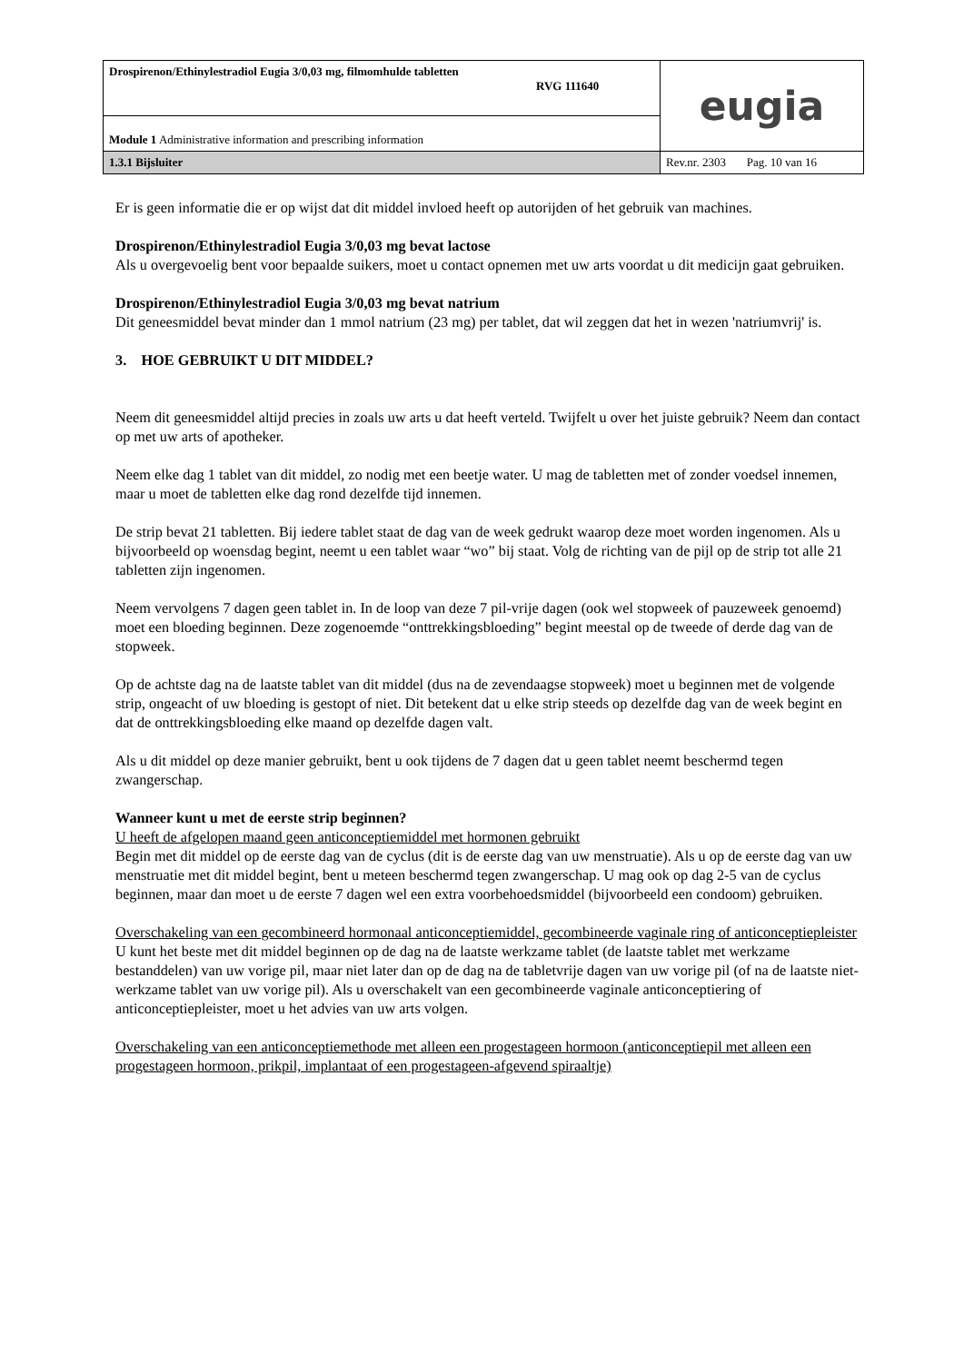| Drospirenon/Ethinylestradiol Eugia 3/0,03 mg, filmomhulde tabletten RVG 111640 | eugia |
| Module 1 Administrative information and prescribing information | |
| 1.3.1 Bijsluiter | Rev.nr. 2303 Pag. 10 van 16 |
Er is geen informatie die er op wijst dat dit middel invloed heeft op autorijden of het gebruik van machines.
Drospirenon/Ethinylestradiol Eugia 3/0,03 mg bevat lactose
Als u overgevoelig bent voor bepaalde suikers, moet u contact opnemen met uw arts voordat u dit medicijn gaat gebruiken.
Drospirenon/Ethinylestradiol Eugia 3/0,03 mg bevat natrium
Dit geneesmiddel bevat minder dan 1 mmol natrium (23 mg) per tablet, dat wil zeggen dat het in wezen 'natriumvrij' is.
3. HOE GEBRUIKT U DIT MIDDEL?
Neem dit geneesmiddel altijd precies in zoals uw arts u dat heeft verteld. Twijfelt u over het juiste gebruik? Neem dan contact op met uw arts of apotheker.
Neem elke dag 1 tablet van dit middel, zo nodig met een beetje water. U mag de tabletten met of zonder voedsel innemen, maar u moet de tabletten elke dag rond dezelfde tijd innemen.
De strip bevat 21 tabletten. Bij iedere tablet staat de dag van de week gedrukt waarop deze moet worden ingenomen. Als u bijvoorbeeld op woensdag begint, neemt u een tablet waar “wo” bij staat. Volg de richting van de pijl op de strip tot alle 21 tabletten zijn ingenomen.
Neem vervolgens 7 dagen geen tablet in. In de loop van deze 7 pil-vrije dagen (ook wel stopweek of pauzeweek genoemd) moet een bloeding beginnen. Deze zogenoemde “onttrekkingsbloeding” begint meestal op de tweede of derde dag van de stopweek.
Op de achtste dag na de laatste tablet van dit middel (dus na de zevendaagse stopweek) moet u beginnen met de volgende strip, ongeacht of uw bloeding is gestopt of niet. Dit betekent dat u elke strip steeds op dezelfde dag van de week begint en dat de onttrekkingsbloeding elke maand op dezelfde dagen valt.
Als u dit middel op deze manier gebruikt, bent u ook tijdens de 7 dagen dat u geen tablet neemt beschermd tegen zwangerschap.
Wanneer kunt u met de eerste strip beginnen?
U heeft de afgelopen maand geen anticonceptiemiddel met hormonen gebruikt
Begin met dit middel op de eerste dag van de cyclus (dit is de eerste dag van uw menstruatie). Als u op de eerste dag van uw menstruatie met dit middel begint, bent u meteen beschermd tegen zwangerschap. U mag ook op dag 2-5 van de cyclus beginnen, maar dan moet u de eerste 7 dagen wel een extra voorbehoedsmiddel (bijvoorbeeld een condoom) gebruiken.
Overschakeling van een gecombineerd hormonaal anticonceptiemiddel, gecombineerde vaginale ring of anticonceptiepleister
U kunt het beste met dit middel beginnen op de dag na de laatste werkzame tablet (de laatste tablet met werkzame bestanddelen) van uw vorige pil, maar niet later dan op de dag na de tabletvrije dagen van uw vorige pil (of na de laatste niet-werkzame tablet van uw vorige pil). Als u overschakelt van een gecombineerde vaginale anticonceptiering of anticonceptiepleister, moet u het advies van uw arts volgen.
Overschakeling van een anticonceptiemethode met alleen een progestageen hormoon (anticonceptiepil met alleen een progestageen hormoon, prikpil, implantaat of een progestageen-afgevend spiraaltje)